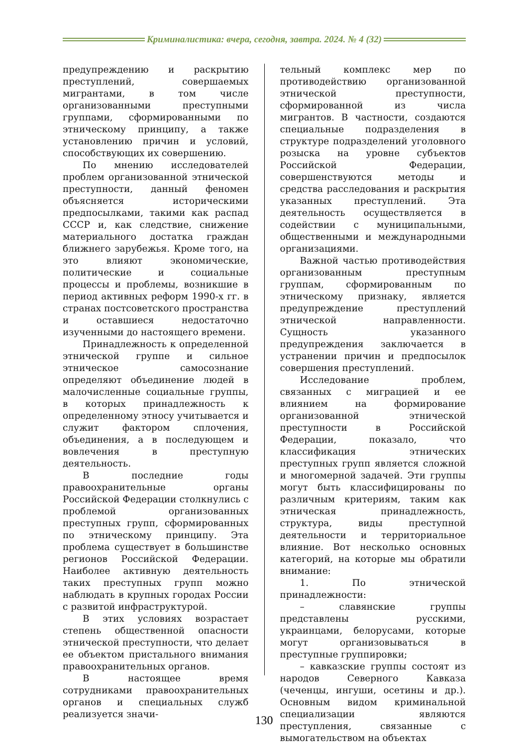Криминалистика: вчера, сегодня, завтра. 2024. № 4 (32)
предупреждению и раскрытию преступлений, совершаемых мигрантами, в том числе организованными преступными группами, сформированными по этническому принципу, а также установлению причин и условий, способствующих их совершению.
По мнению исследователей проблем организованной этнической преступности, данный феномен объясняется историческими предпосылками, такими как распад СССР и, как следствие, снижение материального достатка граждан ближнего зарубежья. Кроме того, на это влияют экономические, политические и социальные процессы и проблемы, возникшие в период активных реформ 1990-х гг. в странах постсоветского пространства и оставшиеся недостаточно изученными до настоящего времени.
Принадлежность к определенной этнической группе и сильное этническое самосознание определяют объединение людей в малочисленные социальные группы, в которых принадлежность к определенному этносу учитывается и служит фактором сплочения, объединения, а в последующем и вовлечения в преступную деятельность.
В последние годы правоохранительные органы Российской Федерации столкнулись с проблемой организованных преступных групп, сформированных по этническому принципу. Эта проблема существует в большинстве регионов Российской Федерации. Наиболее активную деятельность таких преступных групп можно наблюдать в крупных городах России с развитой инфраструктурой.
В этих условиях возрастает степень общественной опасности этнической преступности, что делает ее объектом пристального внимания правоохранительных органов.
В настоящее время сотрудниками правоохранительных органов и специальных служб реализуется значи-
тельный комплекс мер по противодействию организованной этнической преступности, сформированной из числа мигрантов. В частности, создаются специальные подразделения в структуре подразделений уголовного розыска на уровне субъектов Российской Федерации, совершенствуются методы и средства расследования и раскрытия указанных преступлений. Эта деятельность осуществляется в содействии с муниципальными, общественными и международными организациями.
Важной частью противодействия организованным преступным группам, сформированным по этническому признаку, является предупреждение преступлений этнической направленности. Сущность указанного предупреждения заключается в устранении причин и предпосылок совершения преступлений.
Исследование проблем, связанных с миграцией и ее влиянием на формирование организованной этнической преступности в Российской Федерации, показало, что классификация этнических преступных групп является сложной и многомерной задачей. Эти группы могут быть классифицированы по различным критериям, таким как этническая принадлежность, структура, виды преступной деятельности и территориальное влияние. Вот несколько основных категорий, на которые мы обратили внимание:
1. По этнической принадлежности:
– славянские группы представлены русскими, украинцами, белорусами, которые могут организовываться в преступные группировки;
– кавказские группы состоят из народов Северного Кавказа (чеченцы, ингуши, осетины и др.). Основным видом криминальной специализации являются преступления, связанные с вымогательством на объектах
130